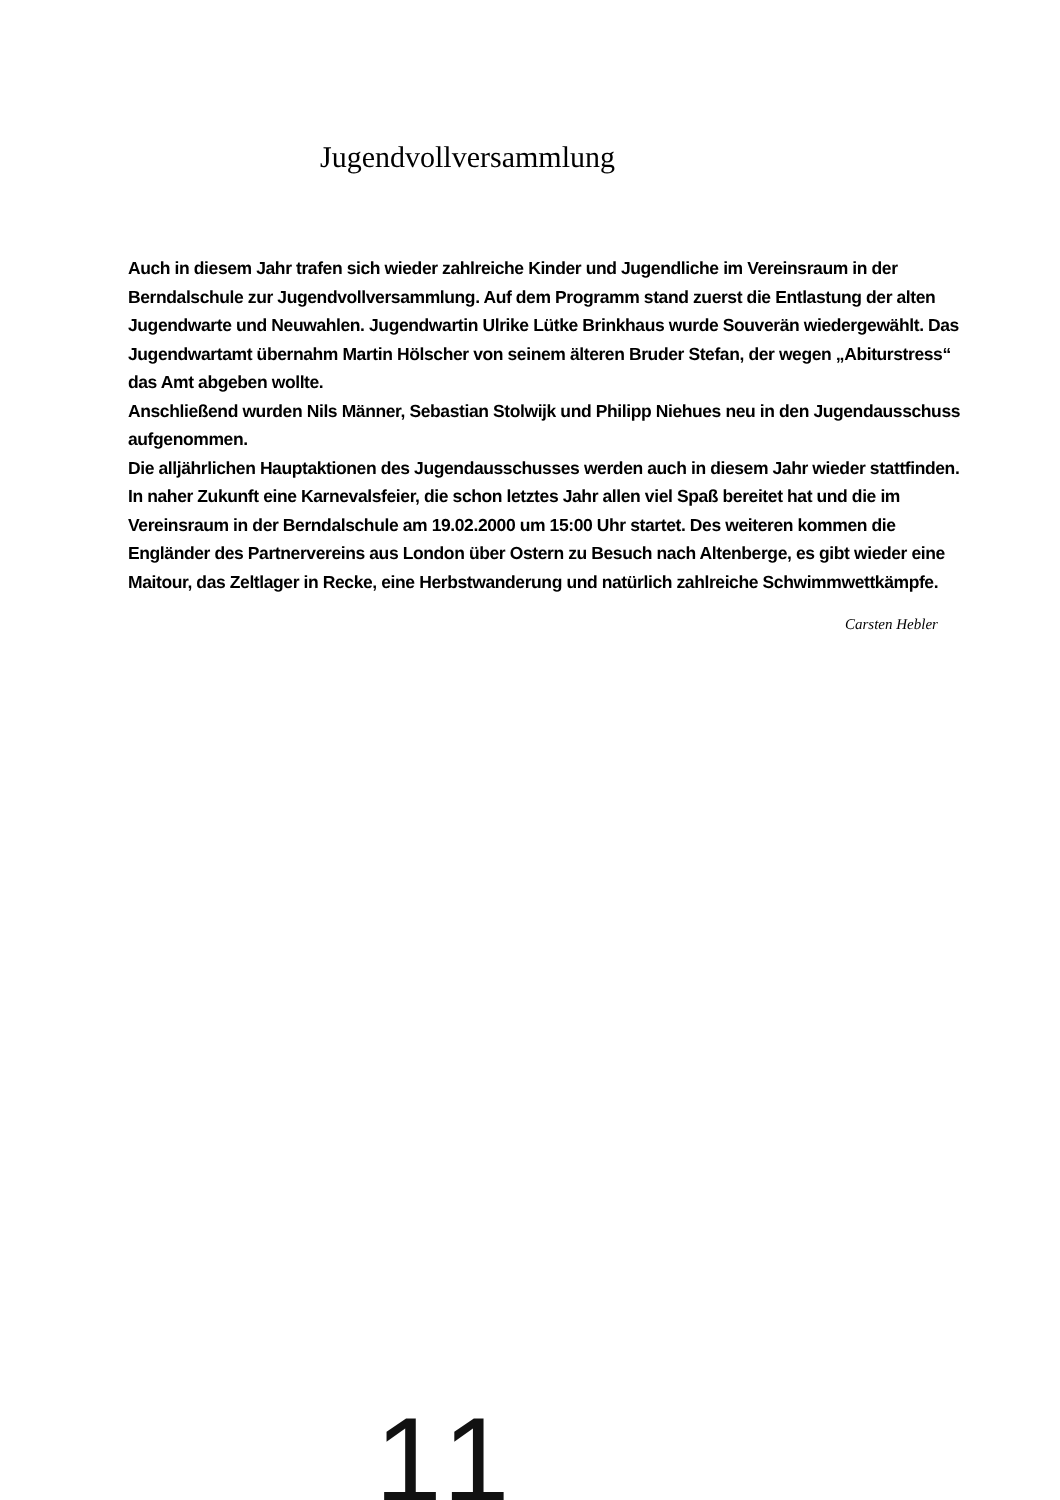Jugendvollversammlung
Auch in diesem Jahr trafen sich wieder zahlreiche Kinder und Jugendliche im Vereinsraum in der Berndalschule zur Jugendvollversammlung. Auf dem Programm stand zuerst die Entlastung der alten Jugendwarte und Neuwahlen. Jugendwartin Ulrike Lütke Brinkhaus wurde Souverän wiedergewählt. Das Jugendwartamt übernahm Martin Hölscher von seinem älteren Bruder Stefan, der wegen „Abiturstress“ das Amt abgeben wollte.
Anschließend wurden Nils Männer, Sebastian Stolwijk und Philipp Niehues neu in den Jugendausschuss aufgenommen.
Die alljährlichen Hauptaktionen des Jugendausschusses werden auch in diesem Jahr wieder stattfinden. In naher Zukunft eine Karnevalsfeier, die schon letztes Jahr allen viel Spaß bereitet hat und die im Vereinsraum in der Berndalschule am 19.02.2000 um 15:00 Uhr startet. Des weiteren kommen die Engländer des Partnervereins aus London über Ostern zu Besuch nach Altenberge, es gibt wieder eine Maitour, das Zeltlager in Recke, eine Herbstwanderung und natürlich zahlreiche Schwimmwettkämpfe.
Carsten Hebler
11